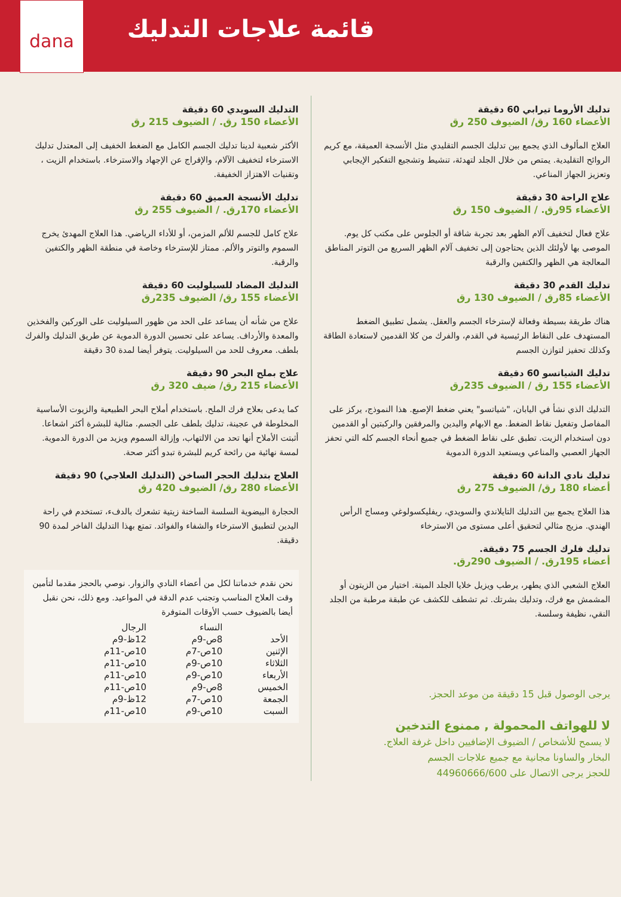قائمة علاجات التدليك
dana
تدليك الأروما تيرابي 60 دقيقة
الأعضاء 160 رق/ الضيوف 250 رق
العلاج المألوف الذي يجمع بين تدليك الجسم التقليدي مثل الأنسجة العميقة، مع كريم الروائح التقليدية. يمتص من خلال الجلد لتهدئة، تنشيط وتشجيع التفكير الإيجابي وتعزيز الجهاز المناعي.
علاج الراحة 30 دقيقة
الأعضاء 95رق. / الضيوف 150 رق
علاج فعال لتخفيف آلام الظهر بعد تجربة شاقة أو الجلوس على مكتب كل يوم. الموصى بها لأولئك الذين يحتاجون إلى تخفيف آلام الظهر السريع من التوتر المناطق المعالجة هي الظهر والكتفين والرقبة
تدليك القدم 30 دقيقة
الأعضاء 85رق / الضيوف 130 رق
هناك طريقة بسيطة وفعالة لإسترخاء الجسم والعقل. يشمل تطبيق الضغط المستهدف على النقاط الرئيسية في القدم، والفرك من كلا القدمين لاستعادة الطاقة وكذلك تحفيز لتوازن الجسم
تدليك الشياتسو 60 دقيقة
الأعضاء 155 رق / الضيوف 235رق
التدليك الذي نشأ في اليابان، "شياتسو" يعني ضغط الإصبع. هذا النموذج، يركز على المفاصل وتفعيل نقاط الضغط. مع الابهام واليدين والمرفقين والركبتين أو القدمين دون استخدام الزيت. تطبق على نقاط الضغط في جميع أنحاء الجسم كله التي تحفز الجهاز العصبي والمناعي ويستعيد الدورة الدموية
تدليك نادي الدانة 60 دقيقة
أعضاء 180 رق/ الضيوف 275 رق
هذا العلاج يجمع بين التدليك التايلاندي والسويدي، ريفليكسولوغي ومساج الرأس الهندي. مزيج مثالي لتحقيق أعلى مستوى من الاسترخاء
تدليك فلرك الجسم 75 دقيقة.
أعضاء 195رق. / الضيوف 290رق.
العلاج الشعبي الذي يطهر، يرطب ويزيل خلايا الجلد الميتة. اختيار من الزيتون أو المشمش مع فرك، وتدليك بشرتك. ثم تشطف للكشف عن طبقة مرطبة من الجلد النقي، نظيفة وسلسة.
يرجى الوصول قبل 15 دقيقة من موعد الحجز.
لا للهواتف المحمولة , ممنوع التدخين
لا يسمح للأشخاص / الضيوف الإضافيين داخل غرفة العلاج.
البخار والساونا مجانية مع جميع علاجات الجسم
للحجز يرجى الاتصال على 44960666/600
التدليك السويدي 60 دقيقة
الأعضاء 150 رق. / الضيوف 215 رق
الأكثر شعبية لدينا تدليك الجسم الكامل مع الضغط الخفيف إلى المعتدل تدليك الاسترخاء لتخفيف الآلام، والإفراج عن الإجهاد والاسترخاء. باستخدام الزيت ، وتقنيات الاهتزاز الخفيفة.
تدليك الأنسجة العميق 60 دقيقة
الأعضاء 170رق. / الضيوف 255 رق
علاج كامل للجسم للألم المزمن، أو للأداء الرياضي. هذا العلاج المهدئ يخرج السموم والتوتر والألم. ممتاز للإسترخاء وخاصة في منطقة الظهر والكتفين والرقبة.
التدليك المضاد للسيلوليت 60 دقيقة
الأعضاء 155 رق/ الضيوف 235رق
علاج من شأنه أن يساعد على الحد من ظهور السيلوليت على الوركين والفخذين والمعدة والأرداف. يساعد على تحسين الدورة الدموية عن طريق التدليك والفرك بلطف. معروف للحد من السيلوليت. يتوفر أيضا لمدة 30 دقيقة
علاج بملح البحر 90 دقيقة
الأعضاء 215 رق/ ضيف 320 رق
كما يدعى بعلاج فرك الملح. باستخدام أملاح البحر الطبيعية والزيوت الأساسية المخلوطة في عجينة، تدليك بلطف على الجسم. مثالية للبشرة أكثر اشعاعا. أثبتت الأملاح أنها تحد من الالتهاب، وإزالة السموم ويزيد من الدورة الدموية. لمسة نهائية من رائحة كريم للبشرة تبدو أكثر صحة.
العلاج بتدليك الحجر الساخن (التدليك العلاجي) 90 دقيقة
الأعضاء 280 رق/ الضيوف 420 رق
الحجارة البيضوية السلسة الساخنة زيتية تشعرك بالدفء، تستخدم في راحة اليدين لتطبيق الاسترخاء والشفاء والفوائد. تمتع بهذا التدليك الفاخر لمدة 90 دقيقة.
نحن نقدم خدماتنا لكل من أعضاء النادي والزوار. نوصي بالحجز مقدما لتأمين وقت العلاج المناسب وتجنب عدم الدقة في المواعيد. ومع ذلك، نحن نقبل أيضا بالضيوف حسب الأوقات المتوفرة
| | النساء | الرجال |
| --- | --- | --- |
| الأحد | 8ص-9م | 12ظ-9م |
| الإثنين | 10ص-7م | 10ص-11م |
| الثلاثاء | 10ص-9م | 10ص-11م |
| الأربعاء | 10ص-9م | 10ص-11م |
| الخميس | 8ص-9م | 10ص-11م |
| الجمعة | 10ص-7م | 12ظ-9م |
| السبت | 10ص-9م | 10ص-11م |